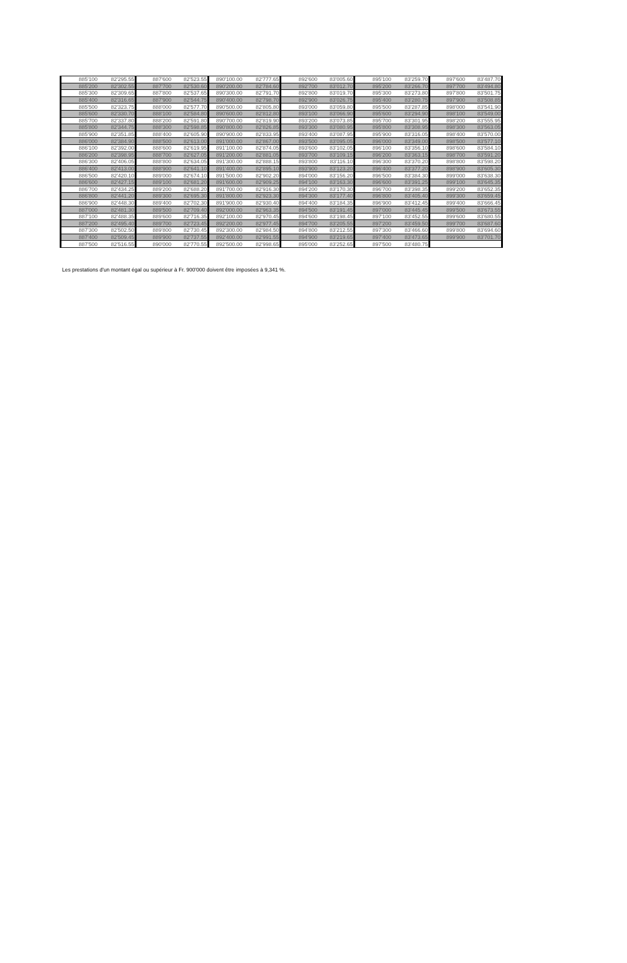| 885'100 | 82'295.55 | 887'600 | 82'523.55 | 890'100.00 | 82'777.65 | 892'600 | 83'005.60 | 895'100 | 83'259.70 | 897'600 | 83'487.70 |
| 885'200 | 82'302.55 | 887'700 | 82'530.60 | 890'200.00 | 82'784.60 | 892'700 | 83'012.70 | 895'200 | 83'266.70 | 897'700 | 83'494.80 |
| 885'300 | 82'309.65 | 887'800 | 82'537.65 | 890'300.00 | 82'791.70 | 892'800 | 83'019.70 | 895'300 | 83'273.80 | 897'800 | 83'501.75 |
| 885'400 | 82'316.65 | 887'900 | 82'544.75 | 890'400.00 | 82'798.70 | 892'900 | 83'026.75 | 895'400 | 83'280.75 | 897'900 | 83'508.85 |
| 885'500 | 82'323.75 | 888'000 | 82'577.70 | 890'500.00 | 82'805.80 | 893'000 | 83'059.80 | 895'500 | 83'287.85 | 898'000 | 83'541.90 |
| 885'600 | 82'330.70 | 888'100 | 82'584.80 | 890'600.00 | 82'812.80 | 893'100 | 83'066.90 | 895'600 | 83'294.90 | 898'100 | 83'549.00 |
| 885'700 | 82'337.80 | 888'200 | 82'591.80 | 890'700.00 | 82'819.90 | 893'200 | 83'073.85 | 895'700 | 83'301.95 | 898'200 | 83'555.95 |
| 885'800 | 82'344.75 | 888'300 | 82'598.85 | 890'800.00 | 82'826.85 | 893'300 | 83'080.95 | 895'800 | 83'308.95 | 898'300 | 83'563.05 |
| 885'900 | 82'351.85 | 888'400 | 82'605.90 | 890'900.00 | 82'833.95 | 893'400 | 83'087.95 | 895'900 | 83'316.05 | 898'400 | 83'570.00 |
| 886'000 | 82'384.90 | 888'500 | 82'613.00 | 891'000.00 | 82'867.00 | 893'500 | 83'095.05 | 896'000 | 83'349.00 | 898'500 | 83'577.10 |
| 886'100 | 82'392.00 | 888'600 | 82'619.95 | 891'100.00 | 82'874.05 | 893'600 | 83'102.05 | 896'100 | 83'356.10 | 898'600 | 83'584.10 |
| 886'200 | 82'398.95 | 888'700 | 82'627.05 | 891'200.00 | 82'881.05 | 893'700 | 83'109.15 | 896'200 | 83'363.15 | 898'700 | 83'591.20 |
| 886'300 | 82'406.05 | 888'800 | 82'634.05 | 891'300.00 | 82'888.15 | 893'800 | 83'116.10 | 896'300 | 83'370.20 | 898'800 | 83'598.20 |
| 886'400 | 82'413.00 | 888'900 | 82'641.10 | 891'400.00 | 82'895.10 | 893'900 | 83'123.20 | 896'400 | 83'377.20 | 898'900 | 83'605.30 |
| 886'500 | 82'420.10 | 889'000 | 82'674.10 | 891'500.00 | 82'902.20 | 894'000 | 83'156.20 | 896'500 | 83'384.30 | 899'000 | 83'638.30 |
| 886'600 | 82'427.15 | 889'100 | 82'681.20 | 891'600.00 | 82'909.25 | 894'100 | 83'163.30 | 896'600 | 83'391.25 | 899'100 | 83'645.35 |
| 886'700 | 82'434.25 | 889'200 | 82'688.20 | 891'700.00 | 82'916.30 | 894'200 | 83'170.30 | 896'700 | 83'398.35 | 899'200 | 83'652.35 |
| 886'800 | 82'441.20 | 889'300 | 82'695.30 | 891'800.00 | 82'923.30 | 894'300 | 83'177.40 | 896'800 | 83'405.40 | 899'300 | 83'659.45 |
| 886'900 | 82'448.30 | 889'400 | 82'702.30 | 891'900.00 | 82'930.40 | 894'400 | 83'184.35 | 896'900 | 83'412.45 | 899'400 | 83'666.45 |
| 887'000 | 82'481.30 | 889'500 | 82'709.40 | 892'000.00 | 82'963.35 | 894'500 | 83'191.45 | 897'000 | 83'445.45 | 899'500 | 83'673.55 |
| 887'100 | 82'488.35 | 889'600 | 82'716.35 | 892'100.00 | 82'970.45 | 894'600 | 83'198.45 | 897'100 | 83'452.55 | 899'600 | 83'680.55 |
| 887'200 | 82'495.40 | 889'700 | 82'723.45 | 892'200.00 | 82'977.45 | 894'700 | 83'205.55 | 897'200 | 83'459.50 | 899'700 | 83'687.60 |
| 887'300 | 82'502.50 | 889'800 | 82'730.45 | 892'300.00 | 82'984.50 | 894'800 | 83'212.55 | 897'300 | 83'466.60 | 899'800 | 83'694.60 |
| 887'400 | 82'509.45 | 889'900 | 82'737.55 | 892'400.00 | 82'991.55 | 894'900 | 83'219.65 | 897'400 | 83'473.65 | 899'900 | 83'701.70 |
| 887'500 | 82'516.55 | 890'000 | 82'770.55 | 892'500.00 | 82'998.65 | 895'000 | 83'252.65 | 897'500 | 83'480.75 | | |
Les prestations d'un montant égal ou supérieur à Fr. 900'000 doivent être imposées à 9,341 %.